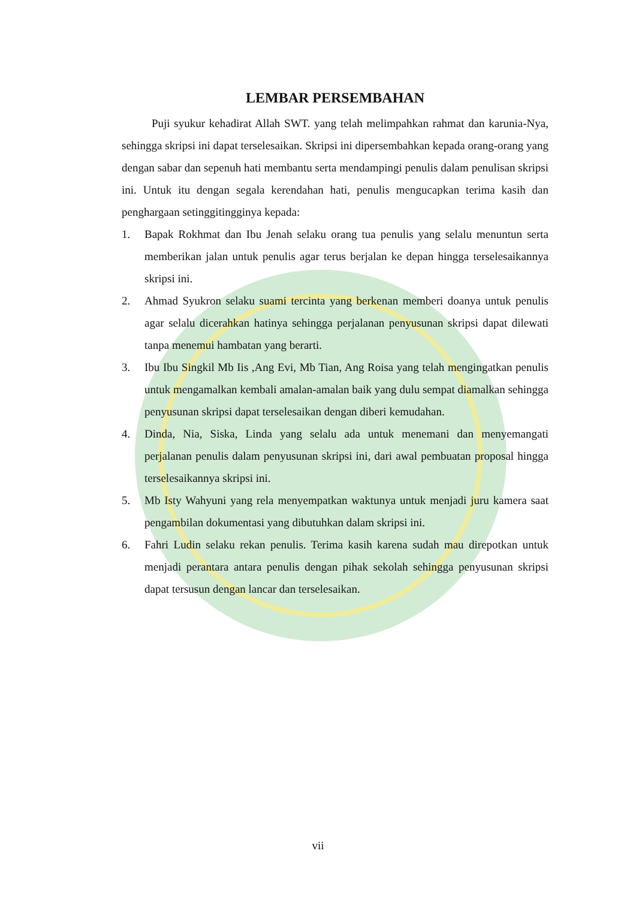LEMBAR PERSEMBAHAN
Puji syukur kehadirat Allah SWT. yang telah melimpahkan rahmat dan karunia-Nya, sehingga skripsi ini dapat terselesaikan. Skripsi ini dipersembahkan kepada orang-orang yang dengan sabar dan sepenuh hati membantu serta mendampingi penulis dalam penulisan skripsi ini. Untuk itu dengan segala kerendahan hati, penulis mengucapkan terima kasih dan penghargaan setinggitingginya kepada:
1. Bapak Rokhmat dan Ibu Jenah selaku orang tua penulis yang selalu menuntun serta memberikan jalan untuk penulis agar terus berjalan ke depan hingga terselesaikannya skripsi ini.
2. Ahmad Syukron selaku suami tercinta yang berkenan memberi doanya untuk penulis agar selalu dicerahkan hatinya sehingga perjalanan penyusunan skripsi dapat dilewati tanpa menemui hambatan yang berarti.
3. Ibu Ibu Singkil Mb Iis ,Ang Evi, Mb Tian, Ang Roisa yang telah mengingatkan penulis untuk mengamalkan kembali amalan-amalan baik yang dulu sempat diamalkan sehingga penyusunan skripsi dapat terselesaikan dengan diberi kemudahan.
4. Dinda, Nia, Siska, Linda yang selalu ada untuk menemani dan menyemangati perjalanan penulis dalam penyusunan skripsi ini, dari awal pembuatan proposal hingga terselesaikannya skripsi ini.
5. Mb Isty Wahyuni yang rela menyempatkan waktunya untuk menjadi juru kamera saat pengambilan dokumentasi yang dibutuhkan dalam skripsi ini.
6. Fahri Ludin selaku rekan penulis. Terima kasih karena sudah mau direpotkan untuk menjadi perantara antara penulis dengan pihak sekolah sehingga penyusunan skripsi dapat tersusun dengan lancar dan terselesaikan.
vii